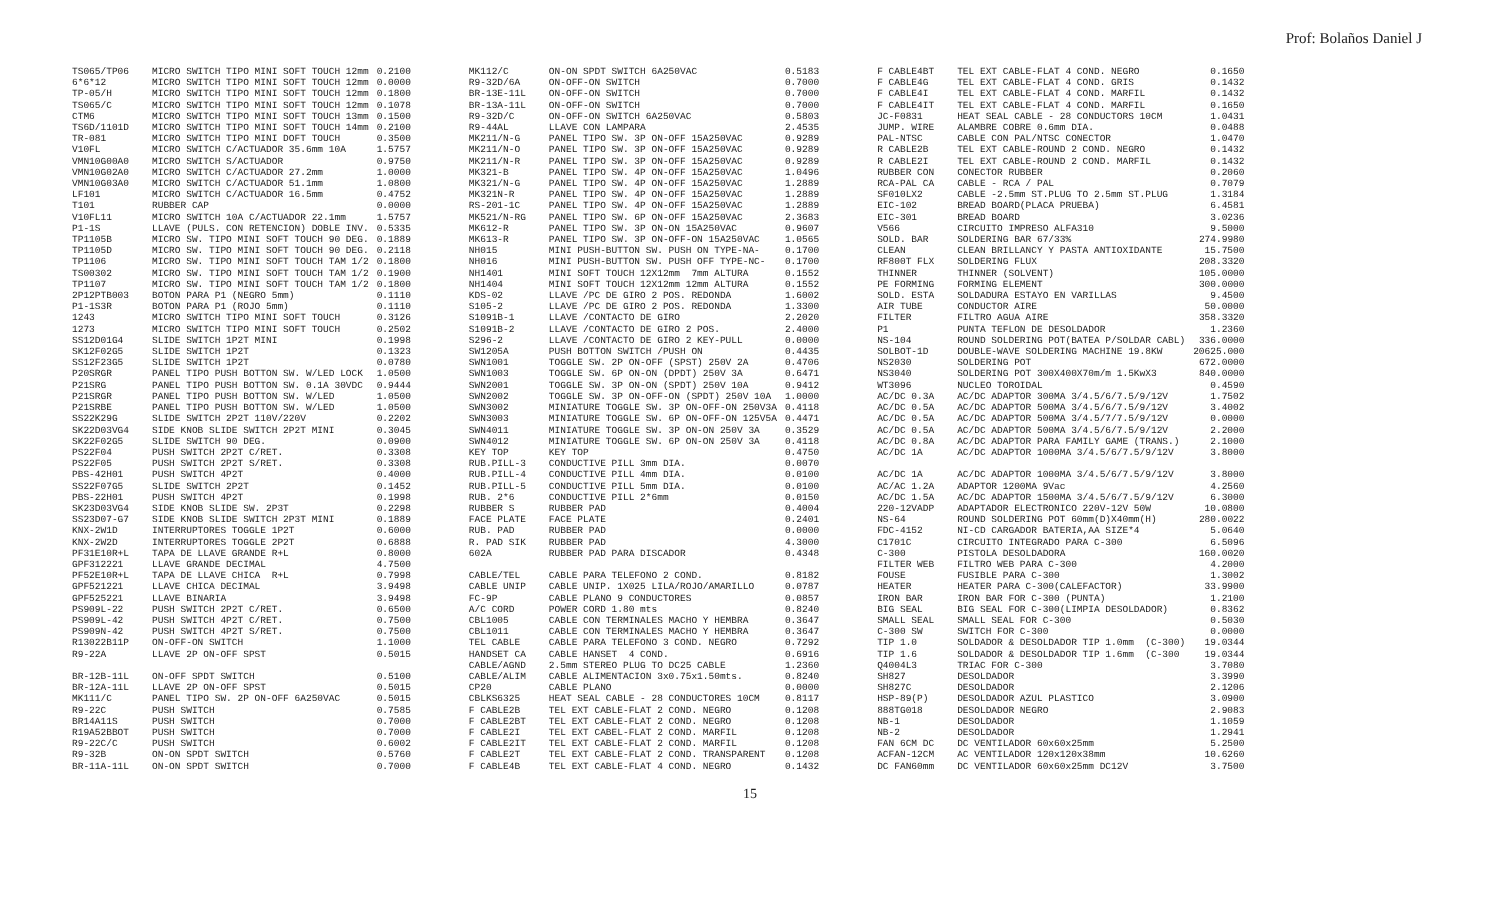Prof: Bolaños Daniel J
| TS065/TP06 | MICRO SWITCH TIPO MINI SOFT TOUCH 12mm | 0.2100 |
| 6*6*12 | MICRO SWITCH TIPO MINI SOFT TOUCH 12mm | 0.0000 |
| TP-05/H | MICRO SWITCH TIPO MINI SOFT TOUCH 12mm | 0.1800 |
| TS065/C | MICRO SWITCH TIPO MINI SOFT TOUCH 12mm | 0.1078 |
| CTM6 | MICRO SWITCH TIPO MINI SOFT TOUCH 13mm | 0.1500 |
| TS6D/1101D | MICRO SWITCH TIPO MINI SOFT TOUCH 14mm | 0.2100 |
| TR-081 | MICRO SWITCH TIPO MINI DOFT TOUCH | 0.3500 |
| V10FL | MICRO SWITCH C/ACTUADOR 35.6mm 10A | 1.5757 |
| VMN10G00A0 | MICRO SWITCH S/ACTUADOR | 0.9750 |
| VMN10G02A0 | MICRO SWITCH C/ACTUADOR 27.2mm | 1.0000 |
| VMN10G03A0 | MICRO SWITCH C/ACTUADOR 51.1mm | 1.0800 |
| LF101 | MICRO SWITCH C/ACTUADOR 16.5mm | 0.4752 |
| T101 | RUBBER CAP | 0.0000 |
| V10FL11 | MICRO SWITCH 10A C/ACTUADOR 22.1mm | 1.5757 |
| P1-1S | LLAVE (PULS. CON RETENCION) DOBLE INV. | 0.5335 |
| TP1105B | MICRO SW. TIPO MINI SOFT TOUCH 90 DEG. | 0.1889 |
| TP1105D | MICRO SW. TIPO MINI SOFT TOUCH 90 DEG. | 0.2118 |
| TP1106 | MICRO SW. TIPO MINI SOFT TOUCH TAM 1/2 | 0.1800 |
| TS00302 | MICRO SW. TIPO MINI SOFT TOUCH TAM 1/2 | 0.1900 |
| TP1107 | MICRO SW. TIPO MINI SOFT TOUCH TAM 1/2 | 0.1800 |
| 2P12PTB003 | BOTON PARA P1 (NEGRO 5mm) | 0.1110 |
| P1-1S3R | BOTON PARA P1 (ROJO 5mm) | 0.1110 |
| 1243 | MICRO SWITCH TIPO MINI SOFT TOUCH | 0.3126 |
| 1273 | MICRO SWITCH TIPO MINI SOFT TOUCH | 0.2502 |
| SS12D01G4 | SLIDE SWITCH 1P2T MINI | 0.1998 |
| SK12F02G5 | SLIDE SWITCH 1P2T | 0.1323 |
| SS12F23G5 | SLIDE SWITCH 1P2T | 0.0780 |
| P20SRGR | PANEL TIPO PUSH BOTTON SW. W/LED LOCK | 1.0500 |
| P21SRG | PANEL TIPO PUSH BOTTON SW. 0.1A 30VDC | 0.9444 |
| P21SRGR | PANEL TIPO PUSH BOTTON SW. W/LED | 1.0500 |
| P21SRBE | PANEL TIPO PUSH BOTTON SW. W/LED | 1.0500 |
| SS22K29G | SLIDE SWITCH 2P2T 110V/220V | 0.2202 |
| SK22D03VG4 | SIDE KNOB SLIDE SWITCH 2P2T MINI | 0.3045 |
| SK22F02G5 | SLIDE SWITCH 90 DEG. | 0.0900 |
| PS22F04 | PUSH SWITCH 2P2T C/RET. | 0.3308 |
| PS22F05 | PUSH SWITCH 2P2T S/RET. | 0.3308 |
| PBS-42H01 | PUSH SWITCH 4P2T | 0.4000 |
| SS22F07G5 | SLIDE SWITCH 2P2T | 0.1452 |
| PBS-22H01 | PUSH SWITCH 4P2T | 0.1998 |
| SK23D03VG4 | SIDE KNOB SLIDE SW. 2P3T | 0.2298 |
| SS23D07-G7 | SIDE KNOB SLIDE SWITCH 2P3T MINI | 0.1889 |
| KNX-2W1D | INTERRUPTORES TOGGLE 1P2T | 0.6000 |
| KNX-2W2D | INTERRUPTORES TOGGLE 2P2T | 0.6888 |
| PF31E10R+L | TAPA DE LLAVE GRANDE R+L | 0.8000 |
| GPF312221 | LLAVE GRANDE DECIMAL | 4.7500 |
| PF52E10R+L | TAPA DE LLAVE CHICA R+L | 0.7998 |
| GPF521221 | LLAVE CHICA DECIMAL | 3.9498 |
| GPF525221 | LLAVE BINARIA | 3.9498 |
| PS909L-22 | PUSH SWITCH 2P2T C/RET. | 0.6500 |
| PS909L-42 | PUSH SWITCH 4P2T C/RET. | 0.7500 |
| PS909N-42 | PUSH SWITCH 4P2T S/RET. | 0.7500 |
| R13022B11P | ON-OFF-ON SWITCH | 1.1000 |
| R9-22A | LLAVE 2P ON-OFF SPST | 0.5015 |
| BR-12B-11L | ON-OFF SPDT SWITCH | 0.5100 |
| BR-12A-11L | LLAVE 2P ON-OFF SPST | 0.5015 |
| MK111/C | PANEL TIPO SW. 2P ON-OFF 6A250VAC | 0.5015 |
| R9-22C | PUSH SWITCH | 0.7585 |
| BR14A11S | PUSH SWITCH | 0.7000 |
| R19A52BBOT | PUSH SWITCH | 0.7000 |
| R9-22C/C | PUSH SWITCH | 0.6002 |
| R9-32B | ON-ON SPDT SWITCH | 0.5760 |
| BR-11A-11L | ON-ON SPDT SWITCH | 0.7000 |
| MK112/C | ON-ON SPDT SWITCH 6A250VAC | 0.5183 |
| R9-32D/6A | ON-OFF-ON SWITCH | 0.7000 |
| BR-13E-11L | ON-OFF-ON SWITCH | 0.7000 |
| BR-13A-11L | ON-OFF-ON SWITCH | 0.7000 |
| R9-32D/C | ON-OFF-ON SWITCH 6A250VAC | 0.5803 |
| R9-44AL | LLAVE CON LAMPARA | 2.4535 |
| MK211/N-G | PANEL TIPO SW. 3P ON-OFF 15A250VAC | 0.9289 |
| MK211/N-O | PANEL TIPO SW. 3P ON-OFF 15A250VAC | 0.9289 |
| MK211/N-R | PANEL TIPO SW. 3P ON-OFF 15A250VAC | 0.9289 |
| MK321-B | PANEL TIPO SW. 4P ON-OFF 15A250VAC | 1.0496 |
| MK321/N-G | PANEL TIPO SW. 4P ON-OFF 15A250VAC | 1.2889 |
| MK321N-R | PANEL TIPO SW. 4P ON-OFF 15A250VAC | 1.2889 |
| RS-201-1C | PANEL TIPO SW. 4P ON-OFF 15A250VAC | 1.2889 |
| MK521/N-RG | PANEL TIPO SW. 6P ON-OFF 15A250VAC | 2.3683 |
| MK612-R | PANEL TIPO SW. 3P ON-ON 15A250VAC | 0.9607 |
| MK613-R | PANEL TIPO SW. 3P ON-OFF-ON 15A250VAC | 1.0565 |
| NH015 | MINI PUSH-BUTTON SW. PUSH ON TYPE-NA- | 0.1700 |
| NH016 | MINI PUSH-BUTTON SW. PUSH OFF TYPE-NC- | 0.1700 |
| NH1401 | MINI SOFT TOUCH 12X12mm 7mm ALTURA | 0.1552 |
| NH1404 | MINI SOFT TOUCH 12X12mm 12mm ALTURA | 0.1552 |
| KDS-02 | LLAVE /PC DE GIRO 2 POS. REDONDA | 1.6002 |
| S105-2 | LLAVE /PC DE GIRO 2 POS. REDONDA | 1.3300 |
| S1091B-1 | LLAVE /CONTACTO DE GIRO | 2.2020 |
| S1091B-2 | LLAVE /CONTACTO DE GIRO 2 POS. | 2.4000 |
| S296-2 | LLAVE /CONTACTO DE GIRO 2 KEY-PULL | 0.0000 |
| SW1205A | PUSH BOTTON SWITCH /PUSH ON | 0.4435 |
| SWN1001 | TOGGLE SW. 2P ON-OFF (SPST) 250V 2A | 0.4706 |
| SWN1003 | TOGGLE SW. 6P ON-ON (DPDT) 250V 3A | 0.6471 |
| SWN2001 | TOGGLE SW. 3P ON-ON (SPDT) 250V 10A | 0.9412 |
| SWN2002 | TOGGLE SW. 3P ON-OFF-ON (SPDT) 250V 10A | 1.0000 |
| SWN3002 | MINIATURE TOGGLE SW. 3P ON-OFF-ON 250V3A | 0.4118 |
| SWN3003 | MINIATURE TOGGLE SW. 6P ON-OFF-ON 125V5A | 0.4471 |
| SWN4011 | MINIATURE TOGGLE SW. 3P ON-ON 250V 3A | 0.3529 |
| SWN4012 | MINIATURE TOGGLE SW. 6P ON-ON 250V 3A | 0.4118 |
| KEY TOP | KEY TOP | 0.4750 |
| RUB.PILL-3 | CONDUCTIVE PILL 3mm DIA. | 0.0070 |
| RUB.PILL-4 | CONDUCTIVE PILL 4mm DIA. | 0.0100 |
| RUB.PILL-5 | CONDUCTIVE PILL 5mm DIA. | 0.0100 |
| RUB. 2*6 | CONDUCTIVE PILL 2*6mm | 0.0150 |
| RUBBER S | RUBBER PAD | 0.4004 |
| FACE PLATE | FACE PLATE | 0.2401 |
| RUB. PAD | RUBBER PAD | 0.0000 |
| R. PAD SIK | RUBBER PAD | 4.3000 |
| 602A | RUBBER PAD PARA DISCADOR | 0.4348 |
| CABLE/TEL | CABLE PARA TELEFONO 2 COND. | 0.8182 |
| CABLE UNIP | CABLE UNIP. 1X025 LILA/ROJO/AMARILLO | 0.0787 |
| FC-9P | CABLE PLANO 9 CONDUCTORES | 0.0857 |
| A/C CORD | POWER CORD 1.80 mts | 0.8240 |
| CBL1005 | CABLE CON TERMINALES MACHO Y HEMBRA | 0.3647 |
| CBL1011 | CABLE CON TERMINALES MACHO Y HEMBRA | 0.3647 |
| TEL CABLE | CABLE PARA TELEFONO 3 COND. NEGRO | 0.7292 |
| HANDSET CA | CABLE HANSET 4 COND. | 0.6916 |
| CABLE/AGND | 2.5mm STEREO PLUG TO DC25 CABLE | 1.2360 |
| CABLE/ALIM | CABLE ALIMENTACION 3x0.75x1.50mts. | 0.8240 |
| CP20 | CABLE PLANO | 0.0000 |
| CBLKS6325 | HEAT SEAL CABLE - 28 CONDUCTORES 10CM | 0.8117 |
| F CABLE2B | TEL EXT CABLE-FLAT 2 COND. NEGRO | 0.1208 |
| F CABLE2BT | TEL EXT CABLE-FLAT 2 COND. NEGRO | 0.1208 |
| F CABLE2I | TEL EXT CABEL-FLAT 2 COND. MARFIL | 0.1208 |
| F CABLE2IT | TEL EXT CABLE-FLAT 2 COND. MARFIL | 0.1208 |
| F CABLE2T | TEL EXT CABLE-FLAT 2 COND. TRANSPARENT | 0.1208 |
| F CABLE4B | TEL EXT CABLE-FLAT 4 COND. NEGRO | 0.1432 |
| F CABLE4BT | TEL EXT CABLE-FLAT 4 COND. NEGRO | 0.1650 |
| F CABLE4G | TEL EXT CABLE-FLAT 4 COND. GRIS | 0.1432 |
| F CABLE4I | TEL EXT CABLE-FLAT 4 COND. MARFIL | 0.1432 |
| F CABLE4IT | TEL EXT CABLE-FLAT 4 COND. MARFIL | 0.1650 |
| JC-F0831 | HEAT SEAL CABLE - 28 CONDUCTORS 10CM | 1.0431 |
| JUMP. WIRE | ALAMBRE COBRE 0.6mm DIA. | 0.0488 |
| PAL-NTSC | CABLE CON PAL/NTSC CONECTOR | 1.0470 |
| R CABLE2B | TEL EXT CABLE-ROUND 2 COND. NEGRO | 0.1432 |
| R CABLE2I | TEL EXT CABLE-ROUND 2 COND. MARFIL | 0.1432 |
| RUBBER CON | CONECTOR RUBBER | 0.2060 |
| RCA-PAL CA | CABLE - RCA / PAL | 0.7079 |
| SF010LX2 | CABLE -2.5mm ST.PLUG TO 2.5mm ST.PLUG | 1.3184 |
| EIC-102 | BREAD BOARD(PLACA PRUEBA) | 6.4581 |
| EIC-301 | BREAD BOARD | 3.0236 |
| V566 | CIRCUITO IMPRESO ALFA310 | 9.5000 |
| SOLD. BAR | SOLDERING BAR 67/33% | 274.9980 |
| CLEAN | CLEAN BRILLANCY Y PASTA ANTIOXIDANTE | 15.7500 |
| RF800T FLX | SOLDERING FLUX | 208.3320 |
| THINNER | THINNER (SOLVENT) | 105.0000 |
| PE FORMING | FORMING ELEMENT | 300.0000 |
| SOLD. ESTA | SOLDADURA ESTAYO EN VARILLAS | 9.4500 |
| AIR TUBE | CONDUCTOR AIRE | 50.0000 |
| FILTER | FILTRO AGUA AIRE | 358.3320 |
| P1 | PUNTA TEFLON DE DESOLDADOR | 1.2360 |
| NS-104 | ROUND SOLDERING POT(BATEA P/SOLDAR CABL) | 336.0000 |
| SOLBOT-1D | DOUBLE-WAVE SOLDERING MACHINE 19.8KW | 20625.000 |
| NS2030 | SOLDERING POT | 672.0000 |
| NS3040 | SOLDERING POT 300X400X70m/m 1.5KwX3 | 840.0000 |
| WT3096 | NUCLEO TOROIDAL | 0.4590 |
| AC/DC 0.3A | AC/DC ADAPTOR 300MA 3/4.5/6/7.5/9/12V | 1.7502 |
| AC/DC 0.5A | AC/DC ADAPTOR 500MA 3/4.5/6/7.5/9/12V | 3.4002 |
| AC/DC 0.5A | AC/DC ADAPTOR 500MA 3/4.5/7/7.5/9/12V | 0.0000 |
| AC/DC 0.5A | AC/DC ADAPTOR 500MA 3/4.5/6/7.5/9/12V | 2.2000 |
| AC/DC 0.8A | AC/DC ADAPTOR PARA FAMILY GAME (TRANS.) | 2.1000 |
| AC/DC 1A | AC/DC ADAPTOR 1000MA 3/4.5/6/7.5/9/12V | 3.8000 |
| AC/DC 1A | AC/DC ADAPTOR 1000MA 3/4.5/6/7.5/9/12V | 3.8000 |
| AC/AC 1.2A | ADAPTOR 1200MA 9Vac | 4.2560 |
| AC/DC 1.5A | AC/DC ADAPTOR 1500MA 3/4.5/6/7.5/9/12V | 6.3000 |
| 220-12VADP | ADAPTADOR ELECTRONICO 220V-12V 50W | 10.0800 |
| NS-64 | ROUND SOLDERING POT 60mm(D)X40mm(H) | 280.0022 |
| FDC-4152 | NI-CD CARGADOR BATERIA,AA SIZE*4 | 5.0640 |
| C1701C | CIRCUITO INTEGRADO PARA C-300 | 6.5096 |
| C-300 | PISTOLA DESOLDADORA | 160.0020 |
| FILTER WEB | FILTRO WEB PARA C-300 | 4.2000 |
| FOUSE | FUSIBLE PARA C-300 | 1.3002 |
| HEATER | HEATER PARA C-300(CALEFACTOR) | 33.9900 |
| IRON BAR | IRON BAR FOR C-300 (PUNTA) | 1.2100 |
| BIG SEAL | BIG SEAL FOR C-300(LIMPIA DESOLDADOR) | 0.8362 |
| SMALL SEAL | SMALL SEAL FOR C-300 | 0.5030 |
| C-300 SW | SWITCH FOR C-300 | 0.0000 |
| TIP 1.0 | SOLDADOR & DESOLDADOR TIP 1.0mm (C-300) | 19.0344 |
| TIP 1.6 | SOLDADOR & DESOLDADOR TIP 1.6mm (C-300 | 19.0344 |
| Q4004L3 | TRIAC FOR C-300 | 3.7080 |
| SH827 | DESOLDADOR | 3.3990 |
| SH827C | DESOLDADOR | 2.1206 |
| HSP-89(P) | DESOLDADOR AZUL PLASTICO | 3.0900 |
| 888TG018 | DESOLDADOR NEGRO | 2.9083 |
| NB-1 | DESOLDADOR | 1.1059 |
| NB-2 | DESOLDADOR | 1.2941 |
| FAN 6CM DC | DC VENTILADOR 60x60x25mm | 5.2500 |
| ACFAN-12CM | AC VENTILADOR 120x120x38mm | 10.6260 |
| DC FAN60mm | DC VENTILADOR 60x60x25mm DC12V | 3.7500 |
15